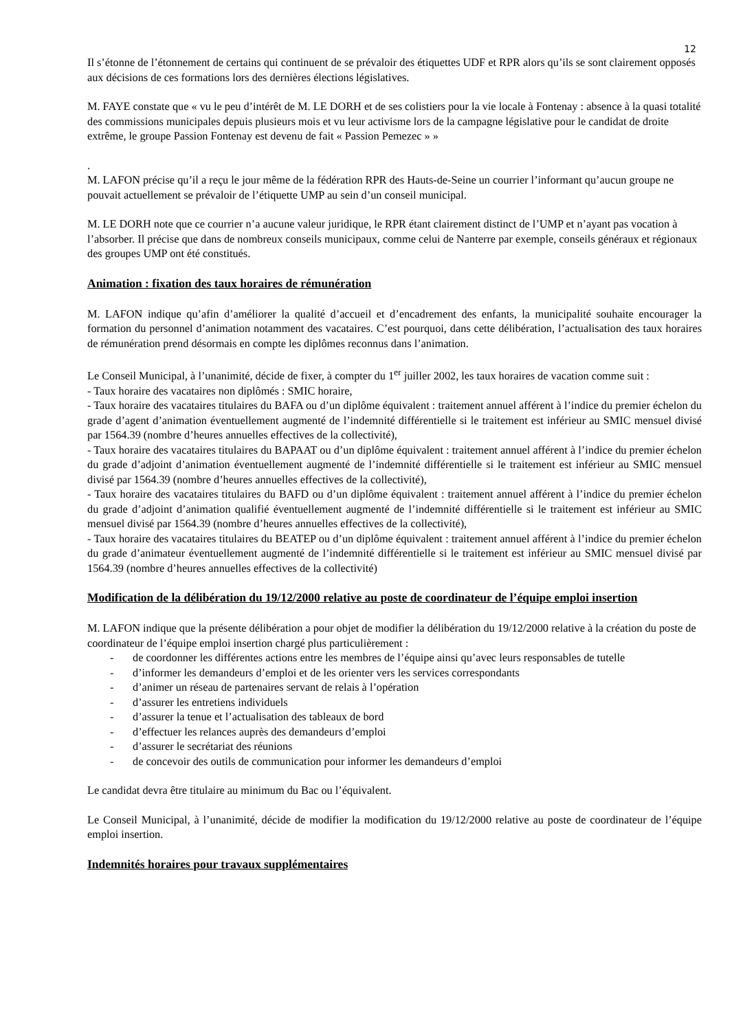12
Il s’étonne de l’étonnement de certains qui continuent de se prévaloir des étiquettes UDF et RPR alors qu’ils se sont clairement opposés aux décisions de ces formations lors des dernières élections législatives.
M. FAYE constate que « vu le peu d’intérêt de M. LE DORH et de ses colistiers pour la vie locale à Fontenay : absence à la quasi totalité des commissions municipales depuis plusieurs mois et vu leur activisme lors de la campagne législative pour le candidat de droite extrême, le groupe Passion Fontenay est devenu de fait « Passion Pemezec » »
.
M. LAFON précise qu’il a reçu le jour même de la fédération RPR des Hauts-de-Seine un courrier l’informant qu’aucun groupe ne pouvait actuellement se prévaloir de l’étiquette UMP au sein d’un conseil municipal.
M. LE DORH note que ce courrier n’a aucune valeur juridique, le RPR étant clairement distinct de l’UMP et n’ayant pas vocation à l’absorber. Il précise que dans de nombreux conseils municipaux, comme celui de Nanterre par exemple, conseils généraux et régionaux des groupes UMP ont été constitués.
Animation : fixation des taux horaires de rémunération
M. LAFON indique qu’afin d’améliorer la qualité d’accueil et d’encadrement des enfants, la municipalité souhaite encourager la formation du personnel d’animation notamment des vacataires. C’est pourquoi, dans cette délibération, l’actualisation des taux horaires de rémunération prend désormais en compte les diplômes reconnus dans l’animation.
Le Conseil Municipal, à l’unanimité, décide de fixer, à compter du 1<sup>er</sup> juiller 2002, les taux horaires de vacation comme suit :
- Taux horaire des vacataires non diplômés : SMIC horaire,
- Taux horaire des vacataires titulaires du BAFA ou d’un diplôme équivalent : traitement annuel afférent à l’indice du premier échelon du grade d’agent d’animation éventuellement augmenté de l’indemnité différentielle si le traitement est inférieur au SMIC mensuel divisé par 1564.39 (nombre d’heures annuelles effectives de la collectivité),
- Taux horaire des vacataires titulaires du BAPAAT ou d’un diplôme équivalent : traitement annuel afférent à l’indice du premier échelon du grade d’adjoint d’animation éventuellement augmenté de l’indemnité différentielle si le traitement est inférieur au SMIC mensuel divisé par 1564.39 (nombre d’heures annuelles effectives de la collectivité),
- Taux horaire des vacataires titulaires du BAFD ou d’un diplôme équivalent : traitement annuel afférent à l’indice du premier échelon du grade d’adjoint d’animation qualifié éventuellement augmenté de l’indemnité différentielle si le traitement est inférieur au SMIC mensuel divisé par 1564.39 (nombre d’heures annuelles effectives de la collectivité),
- Taux horaire des vacataires titulaires du BEATEP ou d’un diplôme équivalent : traitement annuel afférent à l’indice du premier échelon du grade d’animateur éventuellement augmenté de l’indemnité différentielle si le traitement est inférieur au SMIC mensuel divisé par 1564.39 (nombre d’heures annuelles effectives de la collectivité)
Modification de la délibération du 19/12/2000 relative au poste de coordinateur de l’équipe emploi insertion
M. LAFON indique que la présente délibération a pour objet de modifier la délibération du 19/12/2000 relative à la création du poste de coordinateur de l’équipe emploi insertion chargé plus particulièrement :
- de coordonner les différentes actions entre les membres de l’équipe ainsi qu’avec leurs responsables de tutelle
- d’informer les demandeurs d’emploi et de les orienter vers les services correspondants
- d’animer un réseau de partenaires servant de relais à l’opération
- d’assurer les entretiens individuels
- d’assurer la tenue et l’actualisation des tableaux de bord
- d’effectuer les relances auprès des demandeurs d’emploi
- d’assurer le secrétariat des réunions
- de concevoir des outils de communication pour informer les demandeurs d’emploi
Le candidat devra être titulaire au minimum du Bac ou l’équivalent.
Le Conseil Municipal, à l’unanimité, décide de modifier la modification du 19/12/2000 relative au poste de coordinateur de l’équipe emploi insertion.
Indemnités horaires pour travaux supplémentaires